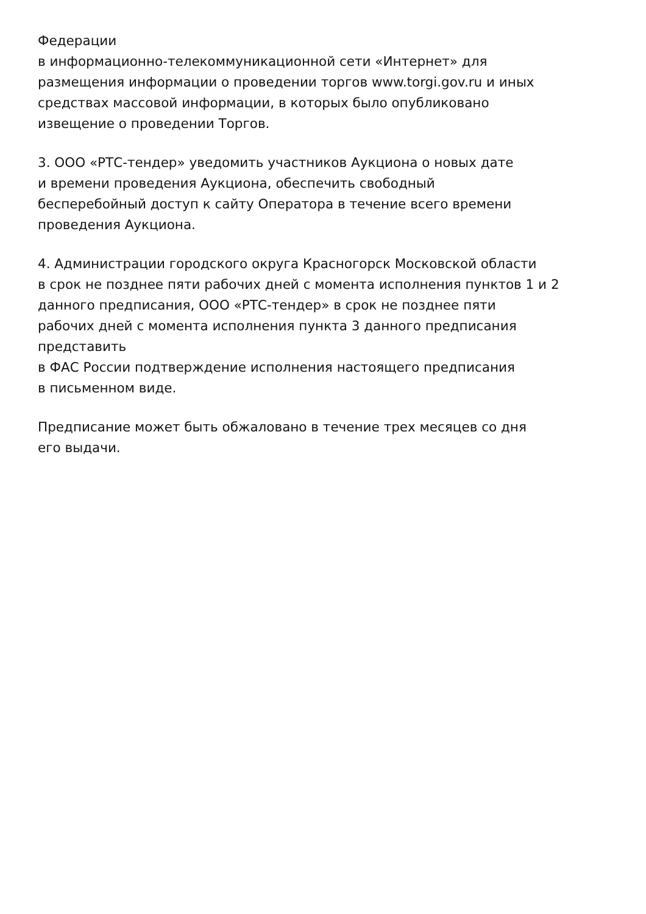Федерации
в информационно-телекоммуникационной сети «Интернет» для
размещения информации о проведении торгов www.torgi.gov.ru и иных
средствах массовой информации, в которых было опубликовано
извещение о проведении Торгов.
3. ООО «РТС-тендер» уведомить участников Аукциона о новых дате
и времени проведения Аукциона, обеспечить свободный
бесперебойный доступ к сайту Оператора в течение всего времени
проведения Аукциона.
4. Администрации городского округа Красногорск Московской области
в срок не позднее пяти рабочих дней с момента исполнения пунктов 1 и 2
данного предписания, ООО «РТС-тендер» в срок не позднее пяти
рабочих дней с момента исполнения пункта 3 данного предписания
представить
в ФАС России подтверждение исполнения настоящего предписания
в письменном виде.
Предписание может быть обжаловано в течение трех месяцев со дня
его выдачи.